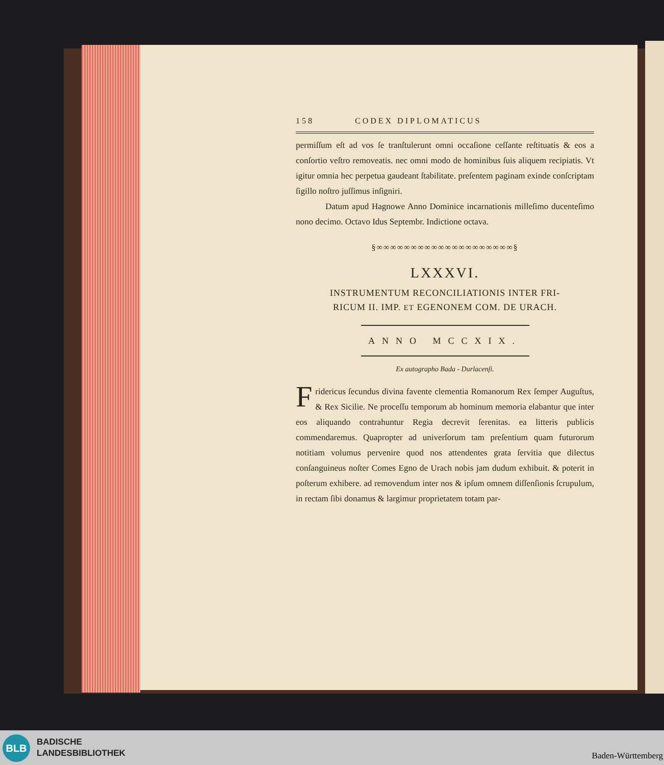158 CODEX DIPLOMATICUS
permiſſum eſt ad vos ſe tranſtulerunt omni occaſione ceſſante reſtituatis & eos a conſortio veſtro removeatis. nec omni modo de hominibus ſuis aliquem recipiatis. Vt igitur omnia hec perpetua gaudeant ſtabilitate. preſentem paginam exinde conſcriptam ſigillo noſtro juſſimus inſigniri.
Datum apud Hagnowe Anno Dominice incarnationis milleſimo ducenteſimo nono decimo. Octavo Idus Septembr. Indictione octava.
§∞∞∞∞∞∞∞∞∞∞∞∞∞∞∞∞∞∞∞∞§
LXXXVI.
INSTRUMENTUM RECONCILIATIONIS INTER FRI-
RICUM II. IMP. ET EGENONEM COM. DE URACH.
ANNO MCCXIX.
Ex autographo Bada - Durlacenſi.
Fridericus ſecundus divina favente clementia Romanorum Rex ſemper Auguſtus, & Rex Sicilie. Ne proceſſu temporum ab hominum memoria elabantur que inter eos aliquando contrahuntur Regia decrevit ſerenitas. ea litteris publicis commendaremus. Quapropter ad univerſorum tam preſentium quam futurorum notitiam volumus pervenire quod nos attendentes grata ſervitia que dilectus conſanguineus noſter Comes Egno de Urach nobis jam dudum exhibuit. & poterit in poſterum exhibere. ad removendum inter nos & ipſum omnem diſſenſionis ſcrupulum, in rectam ſibi donamus & largimur proprietatem totam par-
BLB
BADISCHE
LANDESBIBLIOTHEK
Baden-Württemberg